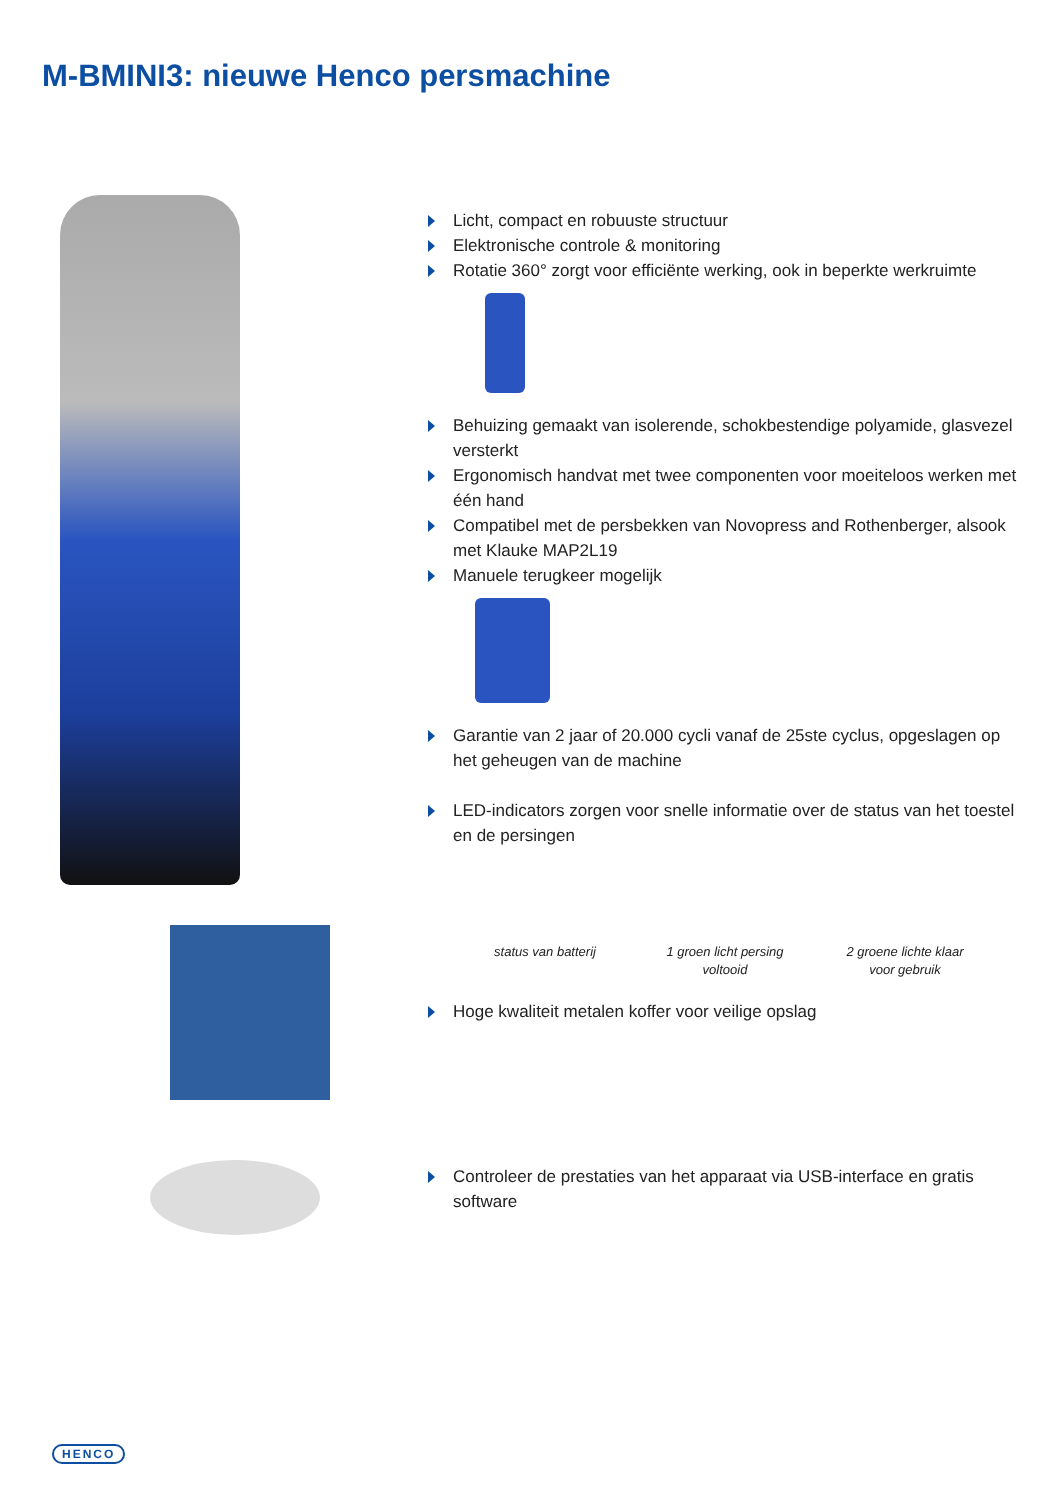M-BMINI3: nieuwe Henco persmachine
Licht, compact en robuuste structuur
Elektronische controle & monitoring
Rotatie 360° zorgt voor efficiënte werking, ook in beperkte werkruimte
Behuizing gemaakt van isolerende, schokbestendige polyamide, glasvezel versterkt
Ergonomisch handvat met twee componenten voor moeiteloos werken met één hand
Compatibel met de persbekken van Novopress and Rothenberger, alsook met Klauke MAP2L19
Manuele terugkeer mogelijk
Garantie van 2 jaar of 20.000 cycli vanaf de 25ste cyclus, opgeslagen op het geheugen van de machine
LED-indicators zorgen voor snelle informatie over de status van het toestel en de persingen
status van batterij
1 groen licht persing voltooid
2 groene lichte klaar voor gebruik
Hoge kwaliteit metalen koffer voor veilige opslag
Controleer de prestaties van het apparaat via USB-interface en gratis software
HENCO